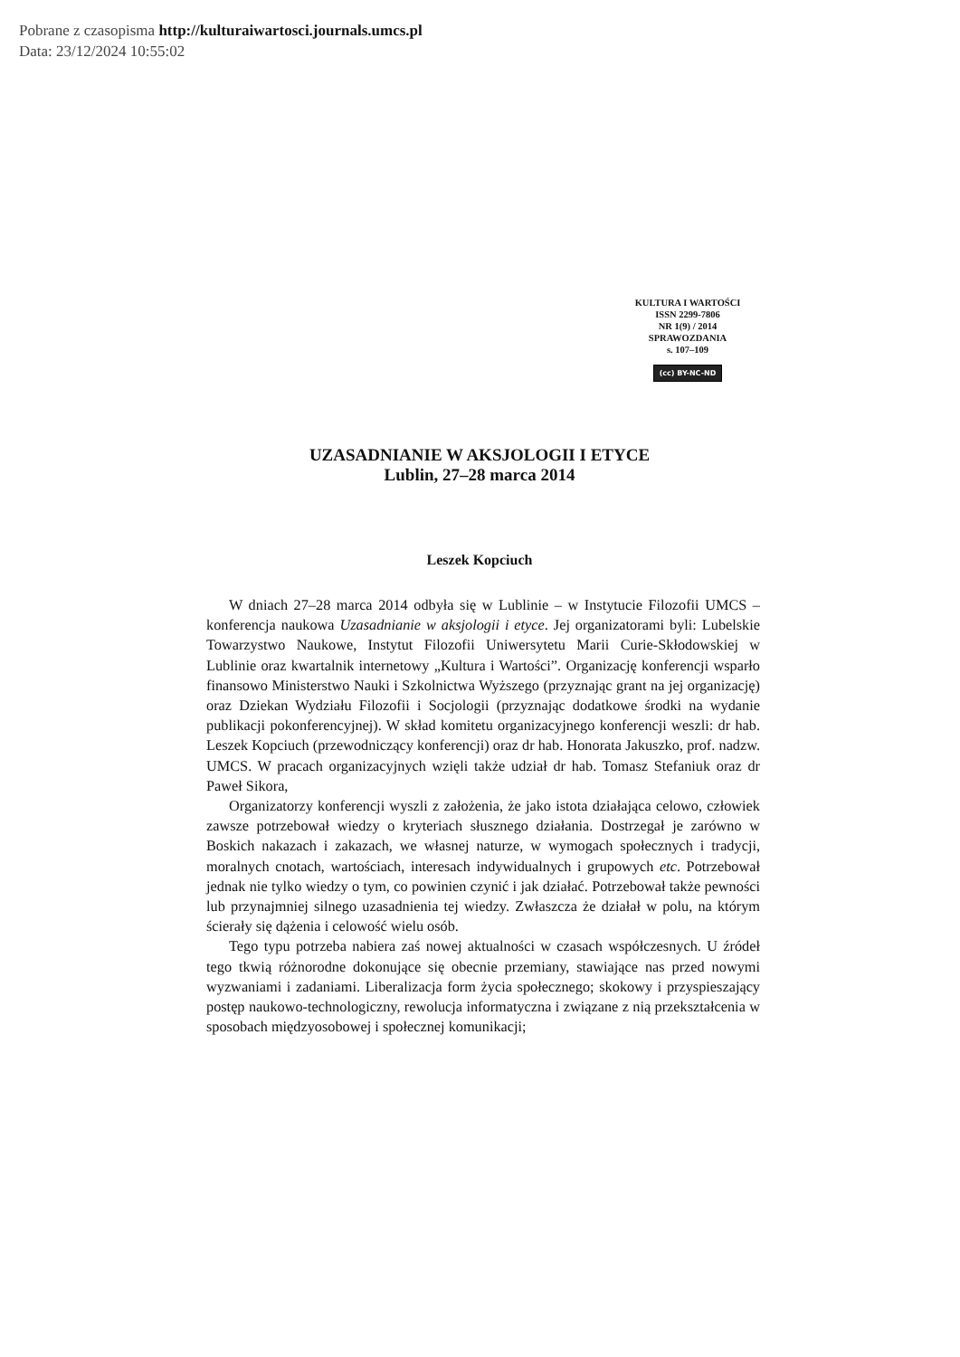Pobrane z czasopisma http://kulturaiwartosci.journals.umcs.pl
Data: 23/12/2024 10:55:02
KULTURA I WARTOŚCI
ISSN 2299-7806
NR 1(9) / 2014
SPRAWOZDANIA
s. 107–109
(cc) BY-NC-ND
UZASADNIANIE W AKSJOLOGII I ETYCE
Lublin, 27–28 marca 2014
Leszek Kopciuch
W dniach 27–28 marca 2014 odbyła się w Lublinie – w Instytucie Filozofii UMCS – konferencja naukowa Uzasadnianie w aksjologii i etyce. Jej organizatorami byli: Lubelskie Towarzystwo Naukowe, Instytut Filozofii Uniwersytetu Marii Curie-Skłodowskiej w Lublinie oraz kwartalnik internetowy „Kultura i Wartości”. Organizację konferencji wsparło finansowo Ministerstwo Nauki i Szkolnictwa Wyższego (przyznając grant na jej organizację) oraz Dziekan Wydziału Filozofii i Socjologii (przyznając dodatkowe środki na wydanie publikacji pokonferencyjnej). W skład komitetu organizacyjnego konferencji weszli: dr hab. Leszek Kopciuch (przewodniczący konferencji) oraz dr hab. Honorata Jakuszko, prof. nadzw. UMCS. W pracach organizacyjnych wzięli także udział dr hab. Tomasz Stefaniuk oraz dr Paweł Sikora,
Organizatorzy konferencji wyszli z założenia, że jako istota działająca celowo, człowiek zawsze potrzebował wiedzy o kryteriach słusznego działania. Dostrzegał je zarówno w Boskich nakazach i zakazach, we własnej naturze, w wymogach społecznych i tradycji, moralnych cnotach, wartościach, interesach indywidualnych i grupowych etc. Potrzebował jednak nie tylko wiedzy o tym, co powinien czynić i jak działać. Potrzebował także pewności lub przynajmniej silnego uzasadnienia tej wiedzy. Zwłaszcza że działał w polu, na którym ścierały się dążenia i celowość wielu osób.
Tego typu potrzeba nabiera zaś nowej aktualności w czasach współczesnych. U źródeł tego tkwią różnorodne dokonujące się obecnie przemiany, stawiające nas przed nowymi wyzwaniami i zadaniami. Liberalizacja form życia społecznego; skokowy i przyspieszający postęp naukowo-technologiczny, rewolucja informatyczna i związane z nią przekształcenia w sposobach międzyosobowej i społecznej komunikacji;